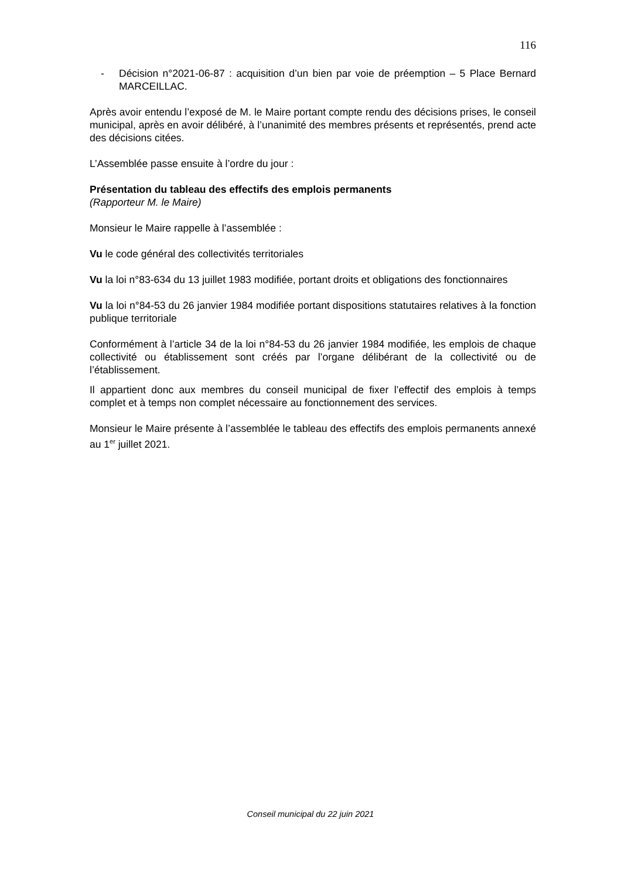116
- Décision n°2021-06-87 : acquisition d’un bien par voie de préemption – 5 Place Bernard MARCEILLAC.
Après avoir entendu l’exposé de M. le Maire portant compte rendu des décisions prises, le conseil municipal, après en avoir délibéré, à l’unanimité des membres présents et représentés, prend acte des décisions citées.
L’Assemblée passe ensuite à l’ordre du jour :
Présentation du tableau des effectifs des emplois permanents
(Rapporteur M. le Maire)
Monsieur le Maire rappelle à l’assemblée :
Vu le code général des collectivités territoriales
Vu la loi n°83-634 du 13 juillet 1983 modifiée, portant droits et obligations des fonctionnaires
Vu la loi n°84-53 du 26 janvier 1984 modifiée portant dispositions statutaires relatives à la fonction publique territoriale
Conformément à l’article 34 de la loi n°84-53 du 26 janvier 1984 modifiée, les emplois de chaque collectivité ou établissement sont créés par l’organe délibérant de la collectivité ou de l’établissement.
Il appartient donc aux membres du conseil municipal de fixer l’effectif des emplois à temps complet et à temps non complet nécessaire au fonctionnement des services.
Monsieur le Maire présente à l’assemblée le tableau des effectifs des emplois permanents annexé au 1<sup>er</sup> juillet 2021.
Conseil municipal du 22 juin 2021